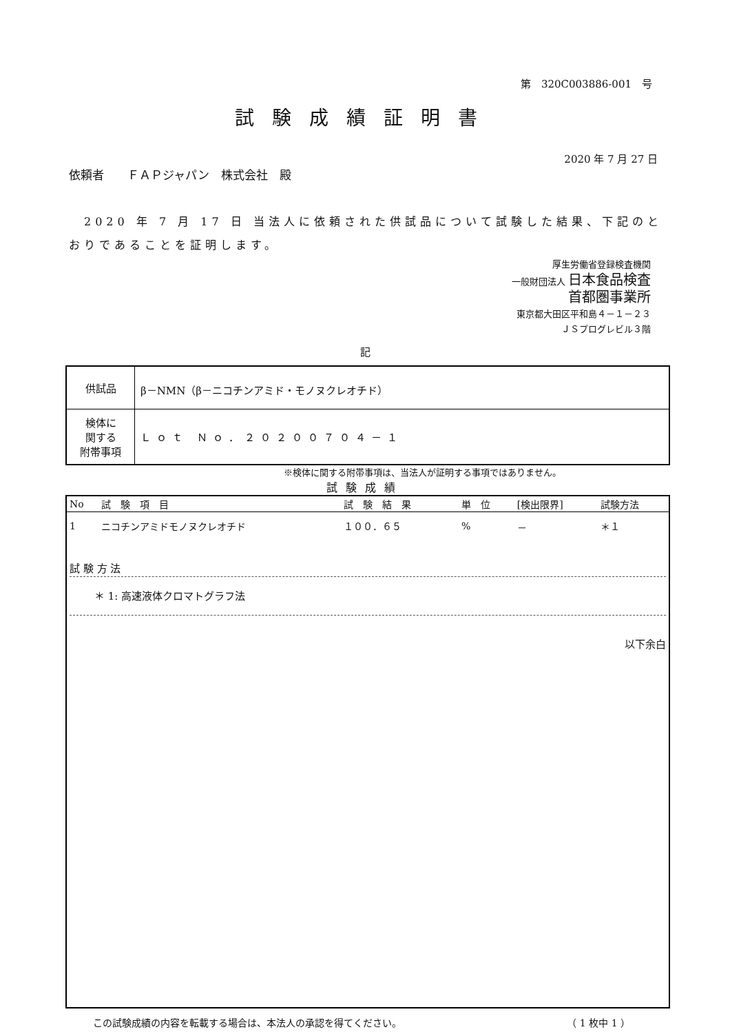第　320C003886-001　号
試験成績証明書
2020 年 7 月 27 日
依頼者　　ＦＡＰジャパン　株式会社　殿
　2020 年 7 月 17 日 当法人に依頼された供試品について試験した結果、下記のとおりであることを証明します。
厚生労働省登録検査機関
一般財団法人 日本食品検査
首都圏事業所
東京都大田区平和島４－１－２３
ＪＳプログレビル３階
記
| 供試品 | β－NMN（β－ニコチンアミド・モノヌクレオチド） |
| 検体に 関する 附帯事項 | Ｌｏｔ Ｎｏ．２０２００７０４－１ |
※検体に関する附帯事項は、当法人が証明する事項ではありません。
試験成績
| No | 試 験 項 目 | 試 験 結 果 | 単 位 | [検出限界] | 試験方法 |
| --- | --- | --- | --- | --- | --- |
| 1 | ニコチンアミドモノヌクレオチド | １００．６５ | % | － | ＊１ |
試 験 方 法
＊ 1: 高速液体クロマトグラフ法
以下余白
この試験成績の内容を転載する場合は、本法人の承認を得てください。 （ 1 枚中 1 ）